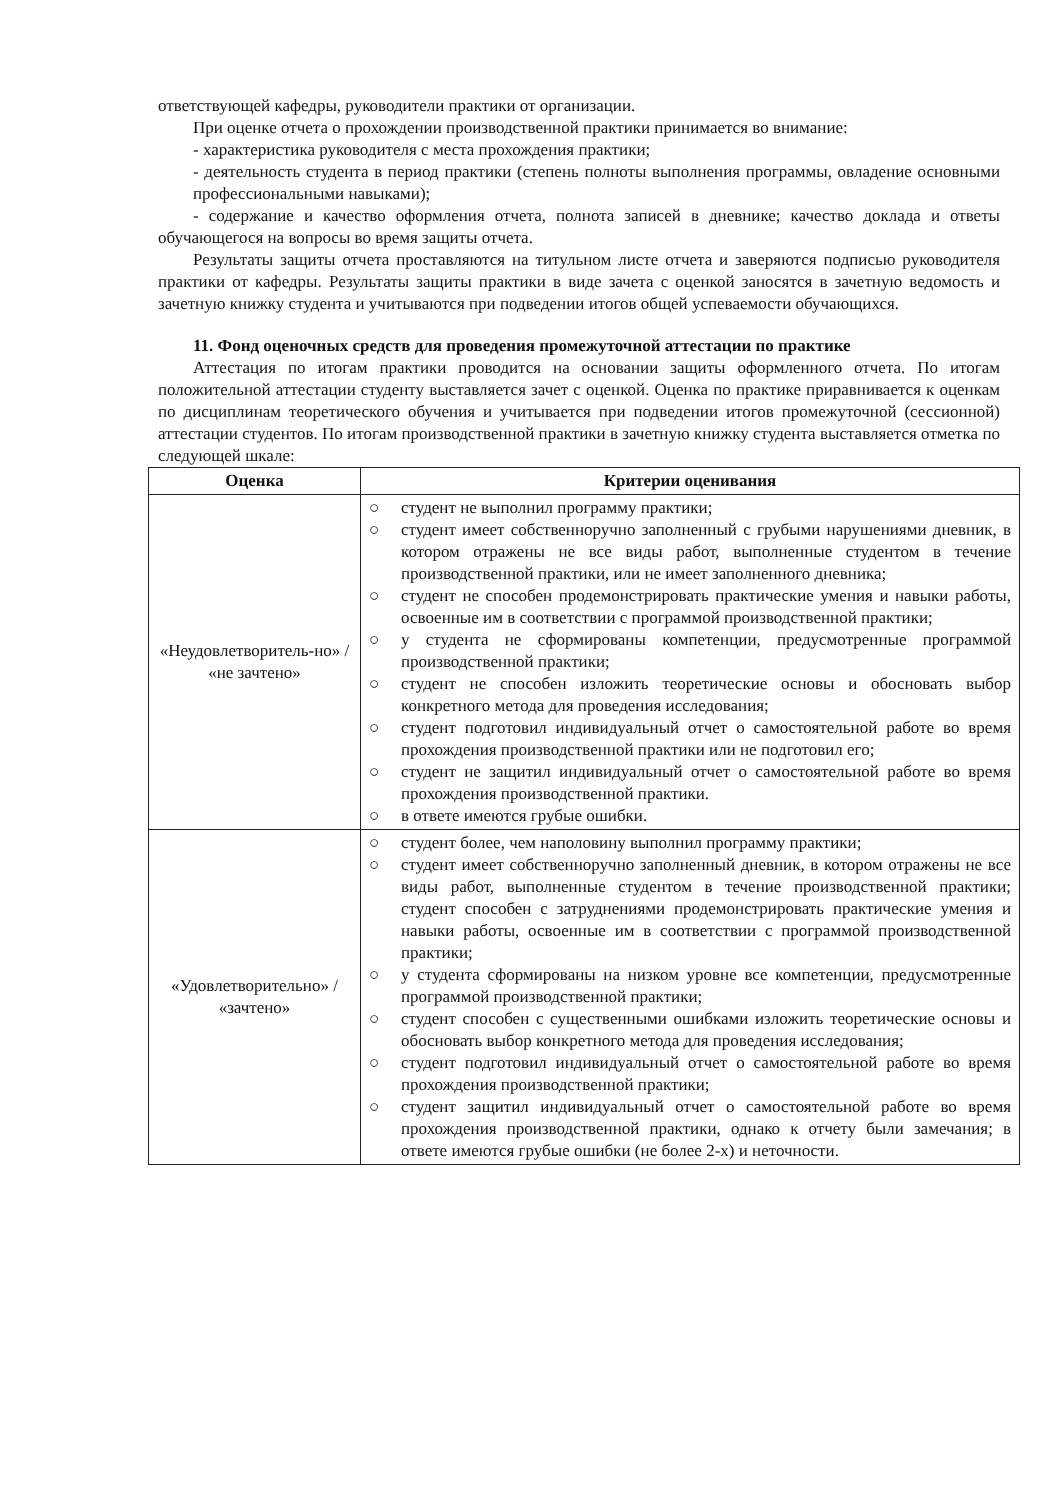ответствующей кафедры, руководители практики от организации.
При оценке отчета о прохождении производственной практики принимается во внимание:
- характеристика руководителя с места прохождения практики;
- деятельность студента в период практики (степень полноты выполнения программы, овладение основными профессиональными навыками);
- содержание и качество оформления отчета, полнота записей в дневнике; качество доклада и ответы обучающегося на вопросы во время защиты отчета.
Результаты защиты отчета проставляются на титульном листе отчета и заверяются подписью руководителя практики от кафедры. Результаты защиты практики в виде зачета с оценкой заносятся в зачетную ведомость и зачетную книжку студента и учитываются при подведении итогов общей успеваемости обучающихся.
11. Фонд оценочных средств для проведения промежуточной аттестации по практике
Аттестация по итогам практики проводится на основании защиты оформленного отчета. По итогам положительной аттестации студенту выставляется зачет с оценкой. Оценка по практике приравнивается к оценкам по дисциплинам теоретического обучения и учитывается при подведении итогов промежуточной (сессионной) аттестации студентов. По итогам производственной практики в зачетную книжку студента выставляется отметка по следующей шкале:
| Оценка | Критерии оценивания |
| --- | --- |
| «Неудовлетворитель-но» / «не зачтено» | ○ студент не выполнил программу практики; ○ студент имеет собственноручно заполненный с грубыми нарушениями дневник, в котором отражены не все виды работ, выполненные студентом в течение производственной практики, или не имеет заполненного дневника; ○ студент не способен продемонстрировать практические умения и навыки работы, освоенные им в соответствии с программой производственной практики; ○ у студента не сформированы компетенции, предусмотренные программой производственной практики; ○ студент не способен изложить теоретические основы и обосновать выбор конкретного метода для проведения исследования; ○ студент подготовил индивидуальный отчет о самостоятельной работе во время прохождения производственной практики или не подготовил его; ○ студент не защитил индивидуальный отчет о самостоятельной работе во время прохождения производственной практики. ○ в ответе имеются грубые ошибки. |
| «Удовлетворительно» / «зачтено» | ○ студент более, чем наполовину выполнил программу практики; ○ студент имеет собственноручно заполненный дневник, в котором отражены не все виды работ, выполненные студентом в течение производственной практики; студент способен с затруднениями продемонстрировать практические умения и навыки работы, освоенные им в соответствии с программой производственной практики; ○ у студента сформированы на низком уровне все компетенции, предусмотренные программой производственной практики; ○ студент способен с существенными ошибками изложить теоретические основы и обосновать выбор конкретного метода для проведения исследования; ○ студент подготовил индивидуальный отчет о самостоятельной работе во время прохождения производственной практики; ○ студент защитил индивидуальный отчет о самостоятельной работе во время прохождения производственной практики, однако к отчету были замечания; в ответе имеются грубые ошибки (не более 2-х) и неточности. |